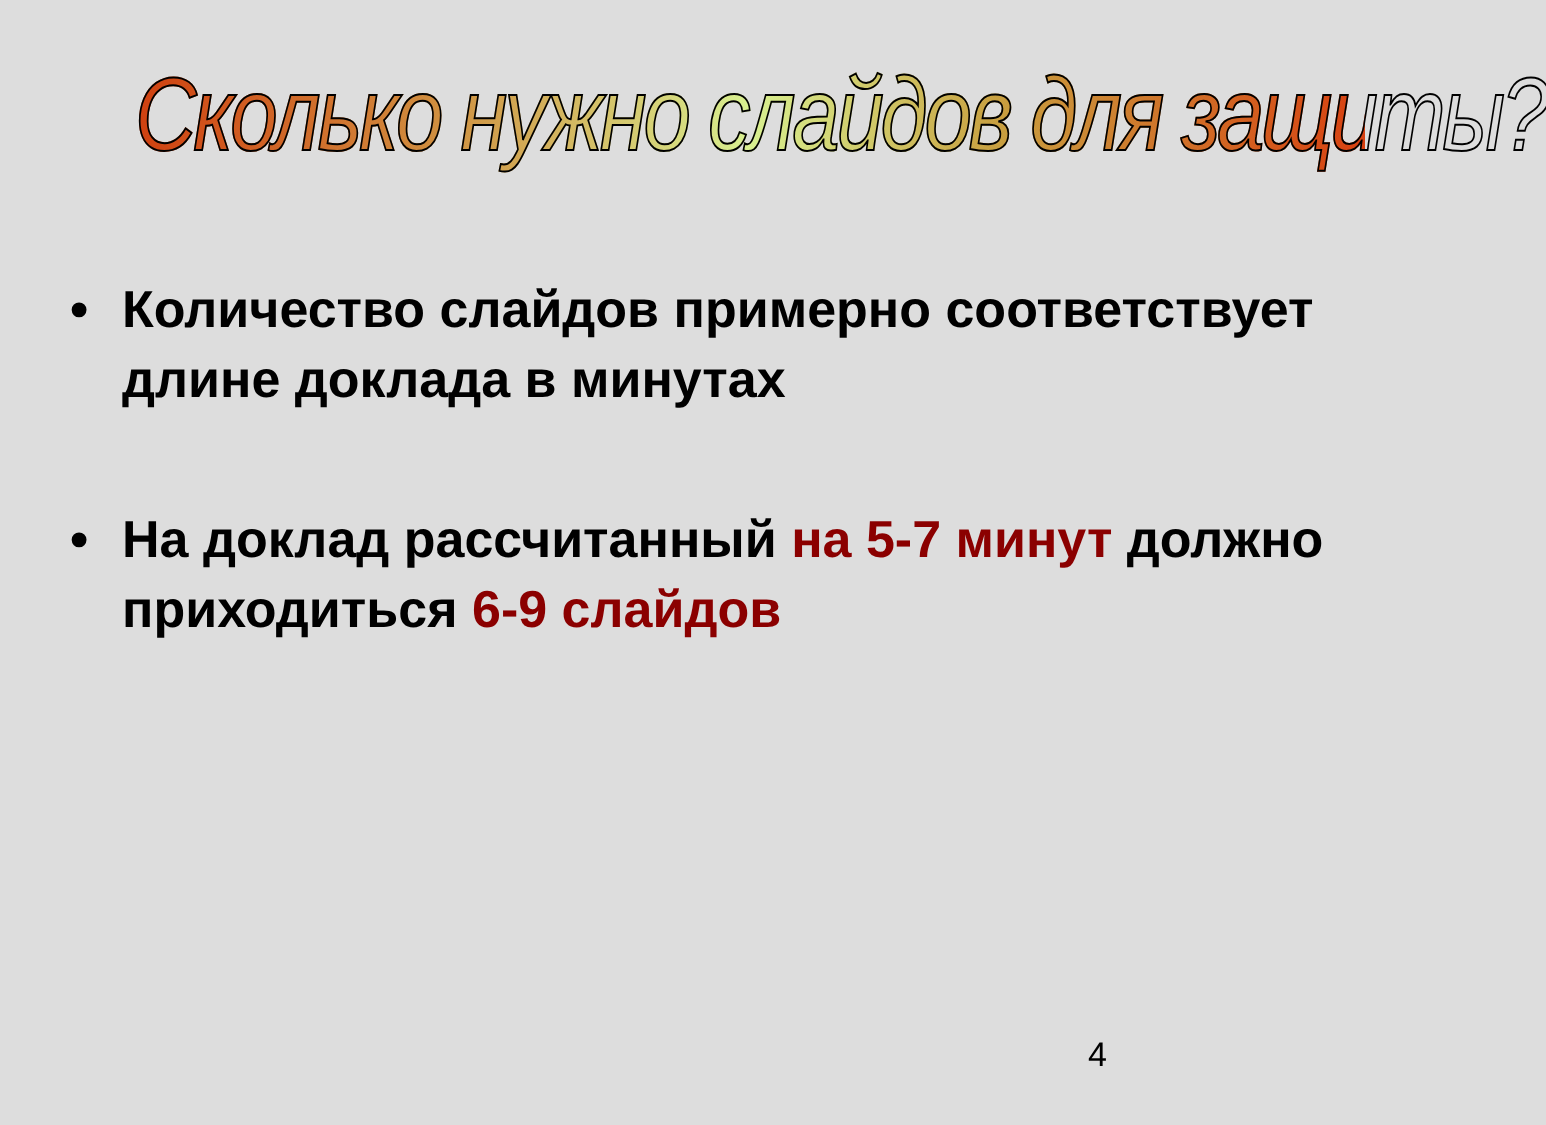Сколько нужно слайдов для защиты?
• Количество слайдов примерно соответствует длине доклада в минутах
• На доклад рассчитанный на 5-7 минут должно приходиться 6-9 слайдов
4